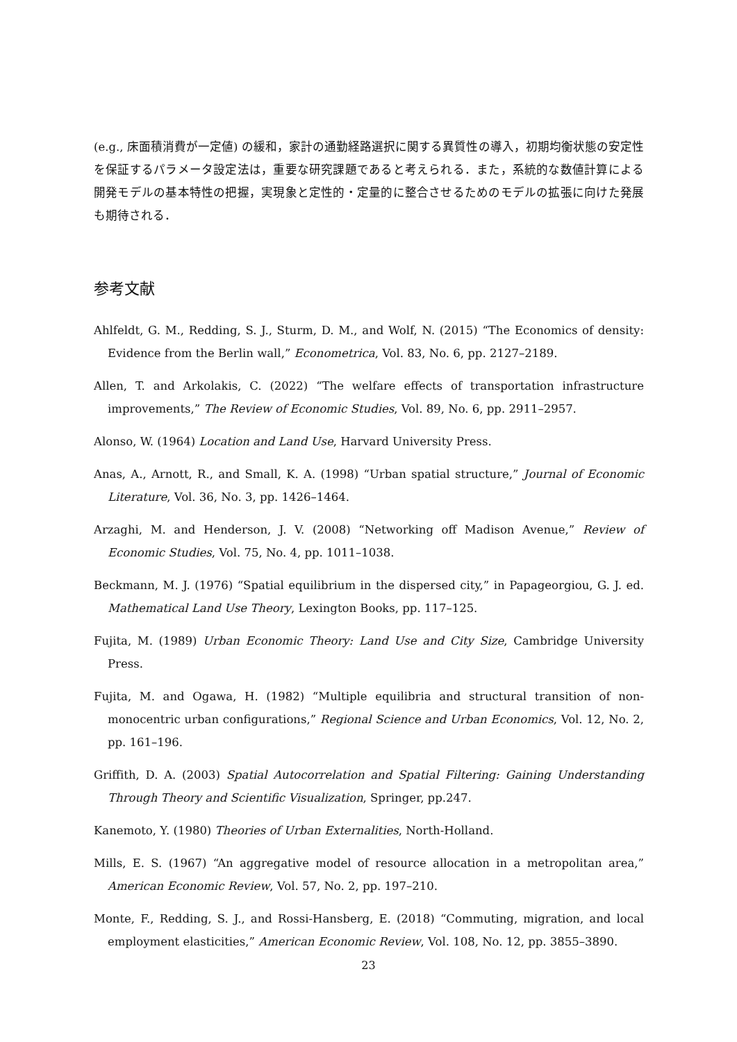(e.g., 床面積消費が一定値) の緩和，家計の通勤経路選択に関する異質性の導入，初期均衡状態の安定性を保証するパラメータ設定法は，重要な研究課題であると考えられる．また，系統的な数値計算による開発モデルの基本特性の把握，実現象と定性的・定量的に整合させるためのモデルの拡張に向けた発展も期待される．
参考文献
Ahlfeldt, G. M., Redding, S. J., Sturm, D. M., and Wolf, N. (2015) “The Economics of density: Evidence from the Berlin wall,” Econometrica, Vol. 83, No. 6, pp. 2127–2189.
Allen, T. and Arkolakis, C. (2022) “The welfare effects of transportation infrastructure improvements,” The Review of Economic Studies, Vol. 89, No. 6, pp. 2911–2957.
Alonso, W. (1964) Location and Land Use, Harvard University Press.
Anas, A., Arnott, R., and Small, K. A. (1998) “Urban spatial structure,” Journal of Economic Literature, Vol. 36, No. 3, pp. 1426–1464.
Arzaghi, M. and Henderson, J. V. (2008) “Networking off Madison Avenue,” Review of Economic Studies, Vol. 75, No. 4, pp. 1011–1038.
Beckmann, M. J. (1976) “Spatial equilibrium in the dispersed city,” in Papageorgiou, G. J. ed. Mathematical Land Use Theory, Lexington Books, pp. 117–125.
Fujita, M. (1989) Urban Economic Theory: Land Use and City Size, Cambridge University Press.
Fujita, M. and Ogawa, H. (1982) “Multiple equilibria and structural transition of non-monocentric urban configurations,” Regional Science and Urban Economics, Vol. 12, No. 2, pp. 161–196.
Griffith, D. A. (2003) Spatial Autocorrelation and Spatial Filtering: Gaining Understanding Through Theory and Scientific Visualization, Springer, pp.247.
Kanemoto, Y. (1980) Theories of Urban Externalities, North-Holland.
Mills, E. S. (1967) “An aggregative model of resource allocation in a metropolitan area,” American Economic Review, Vol. 57, No. 2, pp. 197–210.
Monte, F., Redding, S. J., and Rossi-Hansberg, E. (2018) “Commuting, migration, and local employment elasticities,” American Economic Review, Vol. 108, No. 12, pp. 3855–3890.
23